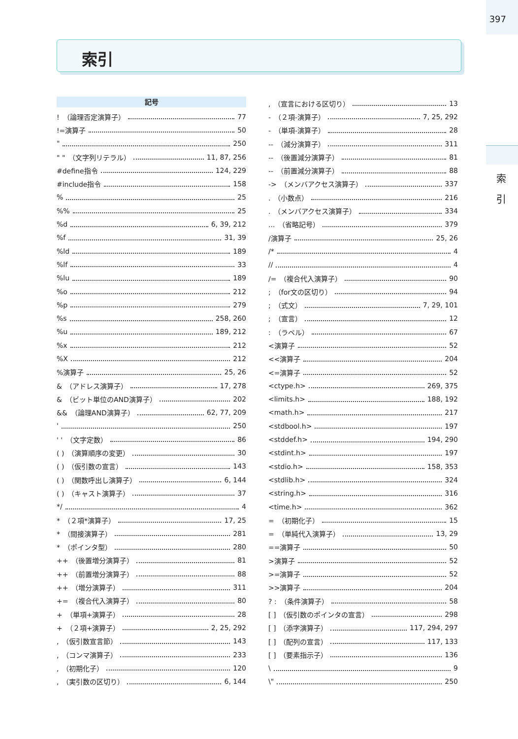397
索 引
索引
記号
!　（論理否定演算子） 77
!=演算子 50
" 250
" "　（文字列リテラル） 11, 87, 256
#define指令 124, 229
#include指令 158
% 25
%% 25
%d 6, 39, 212
%f 31, 39
%ld 189
%lf 33
%lu 189
%o 212
%p 279
%s 258, 260
%u 189, 212
%x 212
%X 212
%演算子 25, 26
&　（アドレス演算子） 17, 278
&　（ビット単位のAND演算子） 202
&&　（論理AND演算子） 62, 77, 209
' 250
' '　（文字定数） 86
( )　（演算順序の変更） 30
( )　（仮引数の宣言） 143
( )　（関数呼出し演算子） 6, 144
( )　（キャスト演算子） 37
*/ 4
*　（２項*演算子） 17, 25
*　（間接演算子） 281
*　（ポインタ型） 280
++　（後置増分演算子） 81
++　（前置増分演算子） 88
++　（増分演算子） 311
+=　（複合代入演算子） 80
+　（単項+演算子） 28
+　（２項+演算子） 2, 25, 292
,　（仮引数宣言節） 143
,　（コンマ演算子） 233
,　（初期化子） 120
,　（実引数の区切り） 6, 144
,　（宣言における区切り） 13
-　（２項-演算子） 7, 25, 292
-　（単項-演算子） 28
--　（減分演算子） 311
--　（後置減分演算子） 81
--　（前置減分演算子） 88
->　（メンバアクセス演算子） 337
.　（小数点） 216
.　（メンバアクセス演算子） 334
...　（省略記号） 379
/演算子 25, 26
/* 4
// 4
/=　（複合代入演算子） 90
;　（for文の区切り） 94
;　（式文） 7, 29, 101
;　（宣言） 12
:　（ラベル） 67
<演算子 52
<<演算子 204
<=演算子 52
<ctype.h> 269, 375
<limits.h> 188, 192
<math.h> 217
<stdbool.h> 197
<stddef.h> 194, 290
<stdint.h> 197
<stdio.h> 158, 353
<stdlib.h> 324
<string.h> 316
<time.h> 362
=　（初期化子） 15
=　（単純代入演算子） 13, 29
==演算子 50
>演算子 52
>=演算子 52
>>演算子 204
? :　（条件演算子） 58
[ ]　（仮引数のポインタの宣言） 298
[ ]　（添字演算子） 117, 294, 297
[ ]　（配列の宣言） 117, 133
[ ]　（要素指示子） 136
\ 9
\" 250